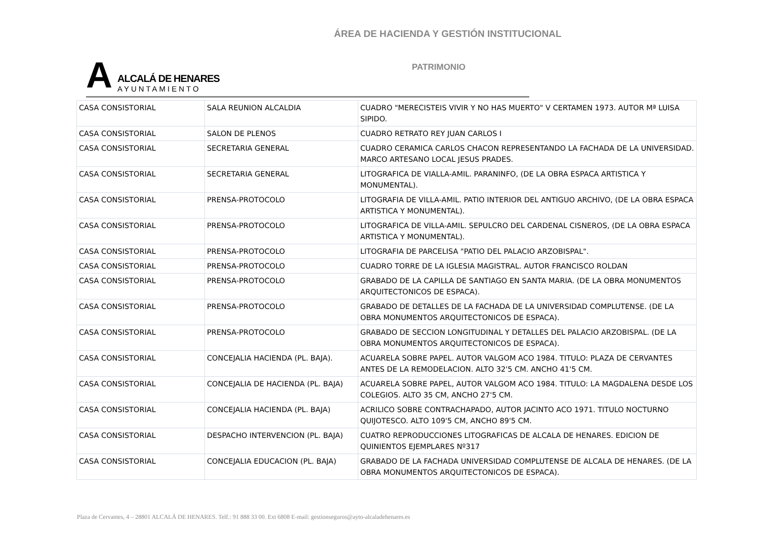ÁREA DE HACIENDA Y GESTIÓN INSTITUCIONAL
A
ALCALÁ DE HENARES
AYUNTAMIENTO
PATRIMONIO
| CASA CONSISTORIAL | SALA REUNION ALCALDIA | CUADRO "MERECISTEIS VIVIR Y NO HAS MUERTO" V CERTAMEN 1973. AUTOR Mª LUISA SIPIDO. |
| CASA CONSISTORIAL | SALON DE PLENOS | CUADRO RETRATO REY JUAN CARLOS I |
| CASA CONSISTORIAL | SECRETARIA GENERAL | CUADRO CERAMICA CARLOS CHACON REPRESENTANDO LA FACHADA DE LA UNIVERSIDAD. MARCO ARTESANO LOCAL JESUS PRADES. |
| CASA CONSISTORIAL | SECRETARIA GENERAL | LITOGRAFICA DE VIALLA-AMIL. PARANINFO, (DE LA OBRA ESPACA ARTISTICA Y MONUMENTAL). |
| CASA CONSISTORIAL | PRENSA-PROTOCOLO | LITOGRAFIA DE VILLA-AMIL. PATIO INTERIOR DEL ANTIGUO ARCHIVO, (DE LA OBRA ESPACA ARTISTICA Y MONUMENTAL). |
| CASA CONSISTORIAL | PRENSA-PROTOCOLO | LITOGRAFICA DE VILLA-AMIL. SEPULCRO DEL CARDENAL CISNEROS, (DE LA OBRA ESPACA ARTISTICA Y MONUMENTAL). |
| CASA CONSISTORIAL | PRENSA-PROTOCOLO | LITOGRAFIA DE PARCELISA "PATIO DEL PALACIO ARZOBISPAL". |
| CASA CONSISTORIAL | PRENSA-PROTOCOLO | CUADRO TORRE DE LA IGLESIA MAGISTRAL. AUTOR FRANCISCO ROLDAN |
| CASA CONSISTORIAL | PRENSA-PROTOCOLO | GRABADO DE LA CAPILLA DE SANTIAGO EN SANTA MARIA. (DE LA OBRA MONUMENTOS ARQUITECTONICOS DE ESPACA). |
| CASA CONSISTORIAL | PRENSA-PROTOCOLO | GRABADO DE DETALLES DE LA FACHADA DE LA UNIVERSIDAD COMPLUTENSE. (DE LA OBRA MONUMENTOS ARQUITECTONICOS DE ESPACA). |
| CASA CONSISTORIAL | PRENSA-PROTOCOLO | GRABADO DE SECCION LONGITUDINAL Y DETALLES DEL PALACIO ARZOBISPAL. (DE LA OBRA MONUMENTOS ARQUITECTONICOS DE ESPACA). |
| CASA CONSISTORIAL | CONCEJALIA HACIENDA (PL. BAJA). | ACUARELA SOBRE PAPEL. AUTOR VALGOM ACO 1984. TITULO: PLAZA DE CERVANTES ANTES DE LA REMODELACION. ALTO 32'5 CM. ANCHO 41'5 CM. |
| CASA CONSISTORIAL | CONCEJALIA DE HACIENDA (PL. BAJA) | ACUARELA SOBRE PAPEL, AUTOR VALGOM ACO 1984. TITULO: LA MAGDALENA DESDE LOS COLEGIOS. ALTO 35 CM, ANCHO 27'5 CM. |
| CASA CONSISTORIAL | CONCEJALIA HACIENDA (PL. BAJA) | ACRILICO SOBRE CONTRACHAPADO, AUTOR JACINTO ACO 1971. TITULO NOCTURNO QUIJOTESCO. ALTO 109'5 CM, ANCHO 89'5 CM. |
| CASA CONSISTORIAL | DESPACHO INTERVENCION (PL. BAJA) | CUATRO REPRODUCCIONES LITOGRAFICAS DE ALCALA DE HENARES. EDICION DE QUINIENTOS EJEMPLARES Nº317 |
| CASA CONSISTORIAL | CONCEJALIA EDUCACION (PL. BAJA) | GRABADO DE LA FACHADA UNIVERSIDAD COMPLUTENSE DE ALCALA DE HENARES. (DE LA OBRA MONUMENTOS ARQUITECTONICOS DE ESPACA). |
Plaza de Cervantes, 4 – 28801 ALCALÁ DE HENARES. Telf.: 91 888 33 00. Ext 6808 E-mail: gestionseguros@ayto-alcaladehenares.es